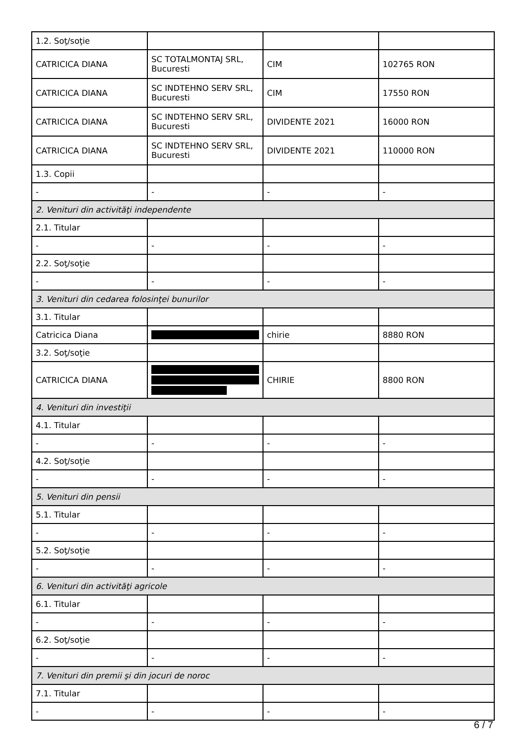| 1.2. Soţ/soţie | | | |
| CATRICICA DIANA | SC TOTALMONTAJ SRL, Bucuresti | CIM | 102765 RON |
| CATRICICA DIANA | SC INDTEHNO SERV SRL, Bucuresti | CIM | 17550 RON |
| CATRICICA DIANA | SC INDTEHNO SERV SRL, Bucuresti | DIVIDENTE 2021 | 16000 RON |
| CATRICICA DIANA | SC INDTEHNO SERV SRL, Bucuresti | DIVIDENTE 2021 | 110000 RON |
| 1.3. Copii | | | |
| - | - | - | - |
| 2. Venituri din activităţi independente | | | |
| 2.1. Titular | | | |
| - | - | - | - |
| 2.2. Soţ/soţie | | | |
| - | - | - | - |
| 3. Venituri din cedarea folosinţei bunurilor | | | |
| 3.1. Titular | | | |
| Catricica Diana | | chirie | 8880 RON |
| 3.2. Soţ/soţie | | | |
| CATRICICA DIANA | | CHIRIE | 8800 RON |
| 4. Venituri din investiţii | | | |
| 4.1. Titular | | | |
| - | - | - | - |
| 4.2. Soţ/soţie | | | |
| - | - | - | - |
| 5. Venituri din pensii | | | |
| 5.1. Titular | | | |
| - | - | - | - |
| 5.2. Soţ/soţie | | | |
| - | - | - | - |
| 6. Venituri din activităţi agricole | | | |
| 6.1. Titular | | | |
| - | - | - | - |
| 6.2. Soţ/soţie | | | |
| - | - | - | - |
| 7. Venituri din premii şi din jocuri de noroc | | | |
| 7.1. Titular | | | |
| - | - | - | - |
6 / 7